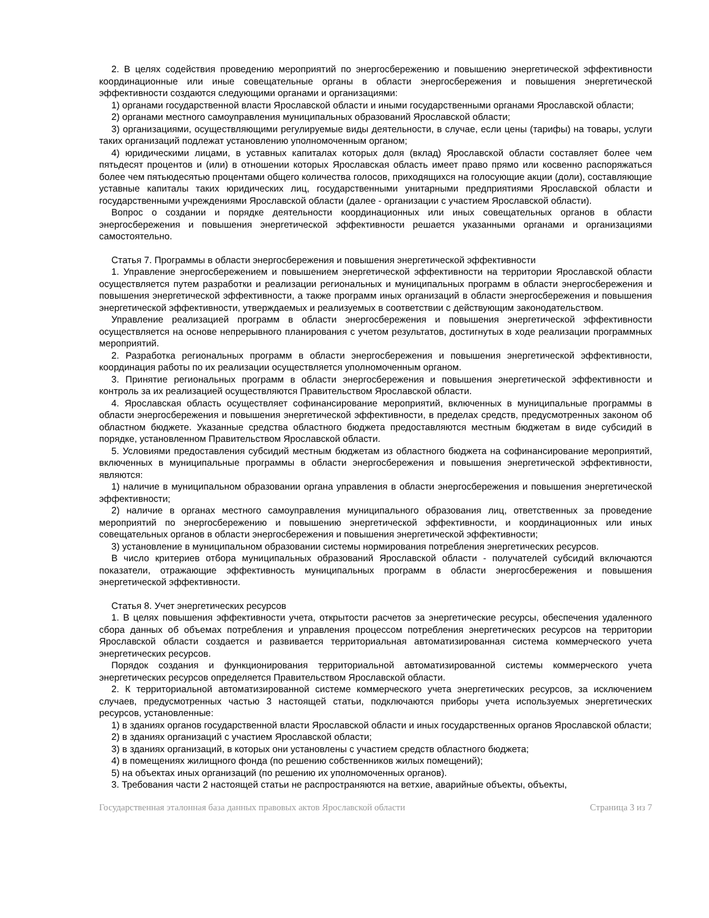2. В целях содействия проведению мероприятий по энергосбережению и повышению энергетической эффективности координационные или иные совещательные органы в области энергосбережения и повышения энергетической эффективности создаются следующими органами и организациями:
1) органами государственной власти Ярославской области и иными государственными органами Ярославской области;
2) органами местного самоуправления муниципальных образований Ярославской области;
3) организациями, осуществляющими регулируемые виды деятельности, в случае, если цены (тарифы) на товары, услуги таких организаций подлежат установлению уполномоченным органом;
4) юридическими лицами, в уставных капиталах которых доля (вклад) Ярославской области составляет более чем пятьдесят процентов и (или) в отношении которых Ярославская область имеет право прямо или косвенно распоряжаться более чем пятьюдесятью процентами общего количества голосов, приходящихся на голосующие акции (доли), составляющие уставные капиталы таких юридических лиц, государственными унитарными предприятиями Ярославской области и государственными учреждениями Ярославской области (далее - организации с участием Ярославской области).
Вопрос о создании и порядке деятельности координационных или иных совещательных органов в области энергосбережения и повышения энергетической эффективности решается указанными органами и организациями самостоятельно.
Статья 7. Программы в области энергосбережения и повышения энергетической эффективности
1. Управление энергосбережением и повышением энергетической эффективности на территории Ярославской области осуществляется путем разработки и реализации региональных и муниципальных программ в области энергосбережения и повышения энергетической эффективности, а также программ иных организаций в области энергосбережения и повышения энергетической эффективности, утверждаемых и реализуемых в соответствии с действующим законодательством.
Управление реализацией программ в области энергосбережения и повышения энергетической эффективности осуществляется на основе непрерывного планирования с учетом результатов, достигнутых в ходе реализации программных мероприятий.
2. Разработка региональных программ в области энергосбережения и повышения энергетической эффективности, координация работы по их реализации осуществляется уполномоченным органом.
3. Принятие региональных программ в области энергосбережения и повышения энергетической эффективности и контроль за их реализацией осуществляются Правительством Ярославской области.
4. Ярославская область осуществляет софинансирование мероприятий, включенных в муниципальные программы в области энергосбережения и повышения энергетической эффективности, в пределах средств, предусмотренных законом об областном бюджете. Указанные средства областного бюджета предоставляются местным бюджетам в виде субсидий в порядке, установленном Правительством Ярославской области.
5. Условиями предоставления субсидий местным бюджетам из областного бюджета на софинансирование мероприятий, включенных в муниципальные программы в области энергосбережения и повышения энергетической эффективности, являются:
1) наличие в муниципальном образовании органа управления в области энергосбережения и повышения энергетической эффективности;
2) наличие в органах местного самоуправления муниципального образования лиц, ответственных за проведение мероприятий по энергосбережению и повышению энергетической эффективности, и координационных или иных совещательных органов в области энергосбережения и повышения энергетической эффективности;
3) установление в муниципальном образовании системы нормирования потребления энергетических ресурсов.
В число критериев отбора муниципальных образований Ярославской области - получателей субсидий включаются показатели, отражающие эффективность муниципальных программ в области энергосбережения и повышения энергетической эффективности.
Статья 8. Учет энергетических ресурсов
1. В целях повышения эффективности учета, открытости расчетов за энергетические ресурсы, обеспечения удаленного сбора данных об объемах потребления и управления процессом потребления энергетических ресурсов на территории Ярославской области создается и развивается территориальная автоматизированная система коммерческого учета энергетических ресурсов.
Порядок создания и функционирования территориальной автоматизированной системы коммерческого учета энергетических ресурсов определяется Правительством Ярославской области.
2. К территориальной автоматизированной системе коммерческого учета энергетических ресурсов, за исключением случаев, предусмотренных частью 3 настоящей статьи, подключаются приборы учета используемых энергетических ресурсов, установленные:
1) в зданиях органов государственной власти Ярославской области и иных государственных органов Ярославской области;
2) в зданиях организаций с участием Ярославской области;
3) в зданиях организаций, в которых они установлены с участием средств областного бюджета;
4) в помещениях жилищного фонда (по решению собственников жилых помещений);
5) на объектах иных организаций (по решению их уполномоченных органов).
3. Требования части 2 настоящей статьи не распространяются на ветхие, аварийные объекты, объекты,
Государственная эталонная база данных правовых актов Ярославской области Страница 3 из 7